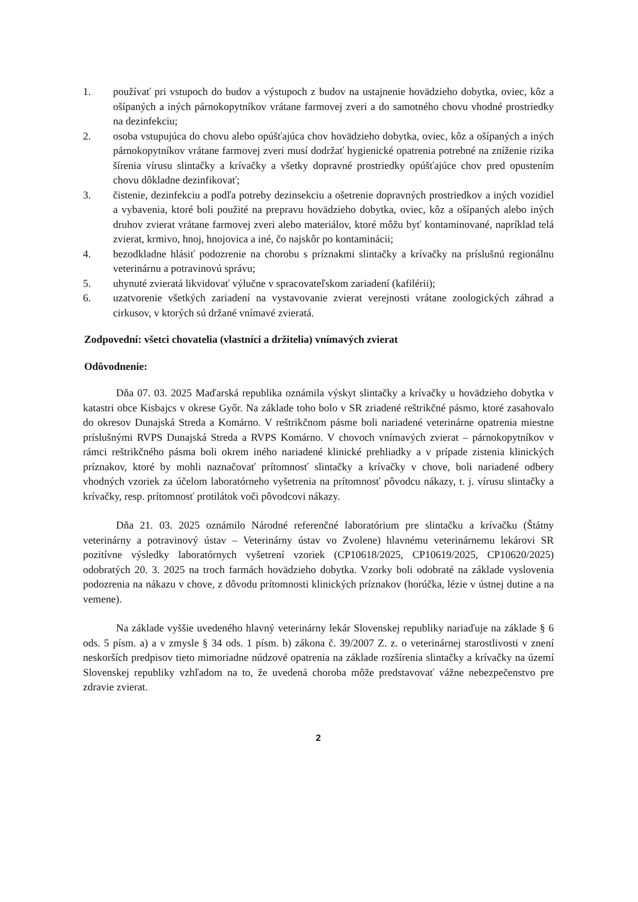1. používať pri vstupoch do budov a výstupoch z budov na ustajnenie hovädzieho dobytka, oviec, kôz a ošípaných a iných párnokopytníkov vrátane farmovej zveri a do samotného chovu vhodné prostriedky na dezinfekciu;
2. osoba vstupujúca do chovu alebo opúšťajúca chov hovädzieho dobytka, oviec, kôz a ošípaných a iných párnokopytníkov vrátane farmovej zveri musí dodržať hygienické opatrenia potrebné na zníženie rizika šírenia vírusu slintačky a krívačky a všetky dopravné prostriedky opúšťajúce chov pred opustením chovu dôkladne dezinfikovať;
3. čistenie, dezinfekciu a podľa potreby dezinsekciu a ošetrenie dopravných prostriedkov a iných vozidiel a vybavenia, ktoré boli použité na prepravu hovädzieho dobytka, oviec, kôz a ošípaných alebo iných druhov zvierat vrátane farmovej zveri alebo materiálov, ktoré môžu byť kontaminované, napríklad telá zvierat, krmivo, hnoj, hnojovica a iné, čo najskôr po kontaminácii;
4. bezodkladne hlásiť podozrenie na chorobu s príznakmi slintačky a krívačky na príslušnú regionálnu veterinárnu a potravinovú správu;
5. uhynuté zvieratá likvidovať výlučne v spracovateľskom zariadení (kafilérii);
6. uzatvorenie všetkých zariadení na vystavovanie zvierat verejnosti vrátane zoologických záhrad a cirkusov, v ktorých sú držané vnímavé zvieratá.
Zodpovední: všetci chovatelia (vlastníci a držitelia) vnímavých zvierat
Odôvodnenie:
Dňa 07. 03. 2025 Maďarská republika oznámila výskyt slintačky a krívačky u hovädzieho dobytka v katastri obce Kisbajcs v okrese Győr. Na základe toho bolo v SR zriadené reštrikčné pásmo, ktoré zasahovalo do okresov Dunajská Streda a Komárno. V reštrikčnom pásme boli nariadené veterinárne opatrenia miestne príslušnými RVPS Dunajská Streda a RVPS Komárno. V chovoch vnímavých zvierat – párnokopytníkov v rámci reštrikčného pásma boli okrem iného nariadené klinické prehliadky a v prípade zistenia klinických príznakov, ktoré by mohli naznačovať prítomnosť slintačky a krívačky v chove, boli nariadené odbery vhodných vzoriek za účelom laboratórneho vyšetrenia na prítomnosť pôvodcu nákazy, t. j. vírusu slintačky a krívačky, resp. prítomnosť protilátok voči pôvodcovi nákazy.
Dňa 21. 03. 2025 oznámilo Národné referenčné laboratórium pre slintačku a krívačku (Štátny veterinárny a potravinový ústav – Veterinárny ústav vo Zvolene) hlavnému veterinárnemu lekárovi SR pozitívne výsledky laboratórnych vyšetrení vzoriek (CP10618/2025, CP10619/2025, CP10620/2025) odobratých 20. 3. 2025 na troch farmách hovädzieho dobytka. Vzorky boli odobraté na základe vyslovenia podozrenia na nákazu v chove, z dôvodu prítomnosti klinických príznakov (horúčka, lézie v ústnej dutine a na vemene).
Na základe vyššie uvedeného hlavný veterinárny lekár Slovenskej republiky nariaďuje na základe § 6 ods. 5 písm. a) a v zmysle § 34 ods. 1 písm. b) zákona č. 39/2007 Z. z. o veterinárnej starostlivosti v znení neskorších predpisov tieto mimoriadne núdzové opatrenia na základe rozšírenia slintačky a krívačky na území Slovenskej republiky vzhľadom na to, že uvedená choroba môže predstavovať vážne nebezpečenstvo pre zdravie zvierat.
2